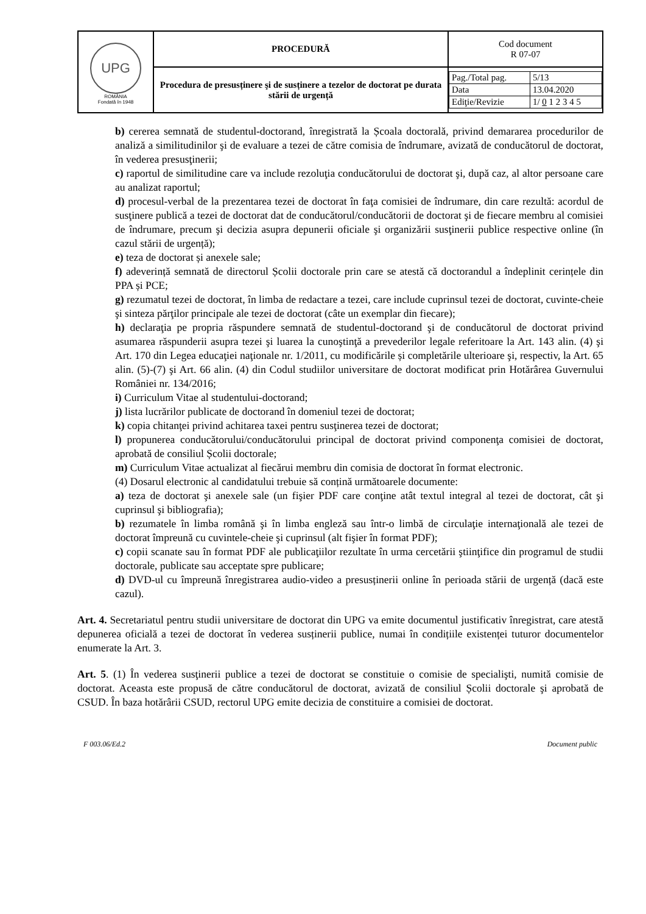| UPG ROMÂNIA Fondată în 1948 | PROCEDURĂ | Cod document R 07-07 |
| | Procedura de presusținere şi de susținere a tezelor de doctorat pe durata stării de urgență | / Pag./Total pag. / 5/13 / / Data / 13.04.2020 / / Ediţie/Revizie / 1/ 0 1 2 3 4 5 / |
b) cererea semnată de studentul-doctorand, înregistrată la Școala doctorală, privind demararea procedurilor de analiză a similitudinilor şi de evaluare a tezei de către comisia de îndrumare, avizată de conducătorul de doctorat, în vederea presusţinerii;
c) raportul de similitudine care va include rezoluţia conducătorului de doctorat şi, după caz, al altor persoane care au analizat raportul;
d) procesul-verbal de la prezentarea tezei de doctorat în faţa comisiei de îndrumare, din care rezultă: acordul de susţinere publică a tezei de doctorat dat de conducătorul/conducătorii de doctorat şi de fiecare membru al comisiei de îndrumare, precum şi decizia asupra depunerii oficiale şi organizării susţinerii publice respective online (în cazul stării de urgență);
e) teza de doctorat și anexele sale;
f) adeverință semnată de directorul Școlii doctorale prin care se atestă că doctorandul a îndeplinit cerințele din PPA și PCE;
g) rezumatul tezei de doctorat, în limba de redactare a tezei, care include cuprinsul tezei de doctorat, cuvinte-cheie şi sinteza părţilor principale ale tezei de doctorat (câte un exemplar din fiecare);
h) declaraţia pe propria răspundere semnată de studentul-doctorand şi de conducătorul de doctorat privind asumarea răspunderii asupra tezei şi luarea la cunoştinţă a prevederilor legale referitoare la Art. 143 alin. (4) şi Art. 170 din Legea educaţiei naţionale nr. 1/2011, cu modificările și completările ulterioare şi, respectiv, la Art. 65 alin. (5)-(7) şi Art. 66 alin. (4) din Codul studiilor universitare de doctorat modificat prin Hotărârea Guvernului României nr. 134/2016;
i) Curriculum Vitae al studentului-doctorand;
j) lista lucrărilor publicate de doctorand în domeniul tezei de doctorat;
k) copia chitanţei privind achitarea taxei pentru susţinerea tezei de doctorat;
l) propunerea conducătorului/conducătorului principal de doctorat privind componenţa comisiei de doctorat, aprobată de consiliul Școlii doctorale;
m) Curriculum Vitae actualizat al fiecărui membru din comisia de doctorat în format electronic.
(4) Dosarul electronic al candidatului trebuie să conțină următoarele documente:
a) teza de doctorat şi anexele sale (un fişier PDF care conţine atât textul integral al tezei de doctorat, cât şi cuprinsul şi bibliografia);
b) rezumatele în limba română şi în limba engleză sau într-o limbă de circulaţie internaţională ale tezei de doctorat împreună cu cuvintele-cheie şi cuprinsul (alt fişier în format PDF);
c) copii scanate sau în format PDF ale publicaţiilor rezultate în urma cercetării ştiinţifice din programul de studii doctorale, publicate sau acceptate spre publicare;
d) DVD-ul cu împreună înregistrarea audio-video a presusținerii online în perioada stării de urgență (dacă este cazul).
Art. 4. Secretariatul pentru studii universitare de doctorat din UPG va emite documentul justificativ înregistrat, care atestă depunerea oficială a tezei de doctorat în vederea susținerii publice, numai în condițiile existenței tuturor documentelor enumerate la Art. 3.
Art. 5. (1) În vederea susţinerii publice a tezei de doctorat se constituie o comisie de specialişti, numită comisie de doctorat. Aceasta este propusă de către conducătorul de doctorat, avizată de consiliul Școlii doctorale şi aprobată de CSUD. În baza hotărârii CSUD, rectorul UPG emite decizia de constituire a comisiei de doctorat.
F 003.06/Ed.2 Document public